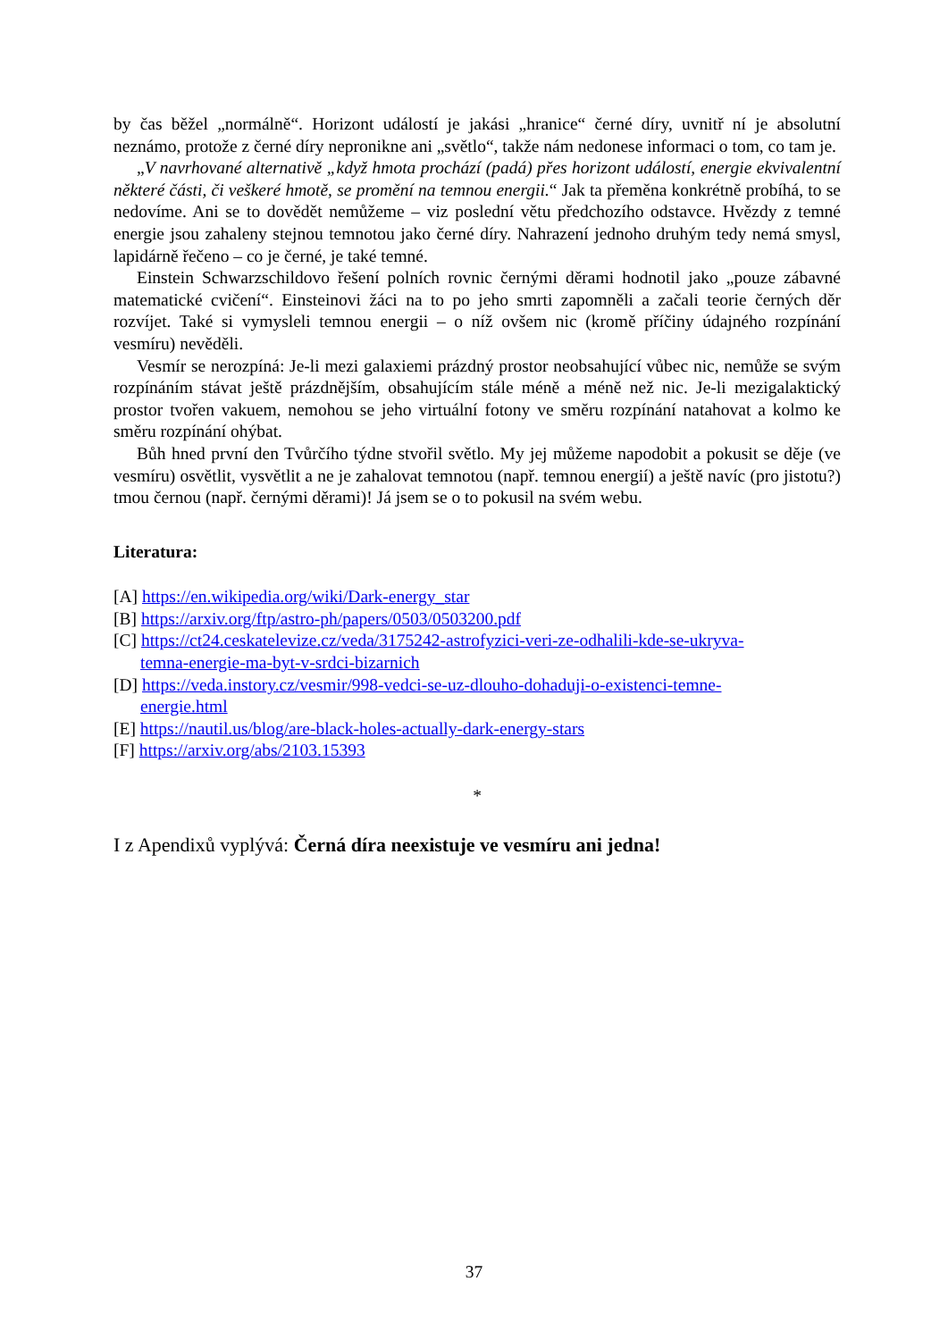by čas běžel „normálně“. Horizont událostí je jakási „hranice“ černé díry, uvnitř ní je absolutní neznámo, protože z černé díry nepronikne ani „světlo“, takže nám nedonese informaci o tom, co tam je.
„V navrhované alternativě „když hmota prochází (padá) přes horizont událostí, energie ekvivalentní některé části, či veškeré hmotě, se promění na temnou energii.“ Jak ta přeměna konkrétně probíhá, to se nedovíme. Ani se to dovědět nemůžeme – viz poslední větu předchozího odstavce. Hvězdy z temné energie jsou zahaleny stejnou temnotou jako černé díry. Nahrazení jednoho druhým tedy nemá smysl, lapidárně řečeno – co je černé, je také temné.
Einstein Schwarzschildovo řešení polních rovnic černými děrami hodnotil jako „pouze zábavné matematické cvičení“. Einsteinovi žáci na to po jeho smrti zapomněli a začali teorie černých děr rozvíjet. Také si vymysleli temnou energii – o níž ovšem nic (kromě příčiny údajného rozpínání vesmíru) nevěděli.
Vesmír se nerozpíná: Je-li mezi galaxiemi prázdný prostor neobsahující vůbec nic, nemůže se svým rozpínáním stávat ještě prázdnějším, obsahujícím stále méně a méně než nic. Je-li mezigalaktický prostor tvořen vakuem, nemohou se jeho virtuální fotony ve směru rozpínání natahovat a kolmo ke směru rozpínání ohýbat.
Bůh hned první den Tvůrčího týdne stvořil světlo. My jej můžeme napodobit a pokusit se děje (ve vesmíru) osvětlit, vysvětlit a ne je zahalovat temnotou (např. temnou energií) a ještě navíc (pro jistotu?) tmou černou (např. černými děrami)! Já jsem se o to pokusil na svém webu.
Literatura:
[A] https://en.wikipedia.org/wiki/Dark-energy_star
[B] https://arxiv.org/ftp/astro-ph/papers/0503/0503200.pdf
[C] https://ct24.ceskatelevize.cz/veda/3175242-astrofyzici-veri-ze-odhalili-kde-se-ukryva-
temna-energie-ma-byt-v-srdci-bizarnich
[D] https://veda.instory.cz/vesmir/998-vedci-se-uz-dlouho-dohaduji-o-existenci-temne-
energie.html
[E] https://nautil.us/blog/are-black-holes-actually-dark-energy-stars
[F] https://arxiv.org/abs/2103.15393
*
I z Apendixů vyplývá: Černá díra neexistuje ve vesmíru ani jedna!
37